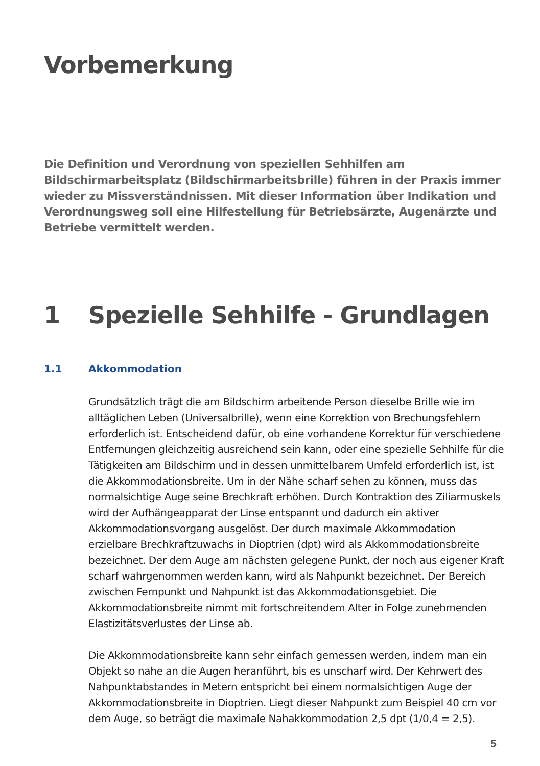Vorbemerkung
Die Definition und Verordnung von speziellen Sehhilfen am Bildschirmarbeitsplatz (Bildschirmarbeitsbrille) führen in der Praxis immer wieder zu Missverständnissen. Mit dieser Information über Indikation und Verordnungsweg soll eine Hilfestellung für Betriebsärzte, Augenärzte und Betriebe vermittelt werden.
1 Spezielle Sehhilfe - Grundlagen
1.1 Akkommodation
Grundsätzlich trägt die am Bildschirm arbeitende Person dieselbe Brille wie im alltäglichen Leben (Universalbrille), wenn eine Korrektion von Brechungsfehlern erforderlich ist. Entscheidend dafür, ob eine vorhandene Korrektur für verschiedene Entfernungen gleichzeitig ausreichend sein kann, oder eine spezielle Sehhilfe für die Tätigkeiten am Bildschirm und in dessen unmittelbarem Umfeld erforderlich ist, ist die Akkommodationsbreite. Um in der Nähe scharf sehen zu können, muss das normalsichtige Auge seine Brechkraft erhöhen. Durch Kontraktion des Ziliarmuskels wird der Aufhängeapparat der Linse entspannt und dadurch ein aktiver Akkommodationsvorgang ausgelöst. Der durch maximale Akkommodation erzielbare Brechkraftzuwachs in Dioptrien (dpt) wird als Akkommodationsbreite bezeichnet. Der dem Auge am nächsten gelegene Punkt, der noch aus eigener Kraft scharf wahrgenommen werden kann, wird als Nahpunkt bezeichnet. Der Bereich zwischen Fernpunkt und Nahpunkt ist das Akkommodationsgebiet. Die Akkommodationsbreite nimmt mit fortschreitendem Alter in Folge zunehmenden Elastizitätsverlustes der Linse ab.
Die Akkommodationsbreite kann sehr einfach gemessen werden, indem man ein Objekt so nahe an die Augen heranführt, bis es unscharf wird. Der Kehrwert des Nahpunktabstandes in Metern entspricht bei einem normalsichtigen Auge der Akkommodationsbreite in Dioptrien. Liegt dieser Nahpunkt zum Beispiel 40 cm vor dem Auge, so beträgt die maximale Nahakkommodation 2,5 dpt (1/0,4 = 2,5).
5